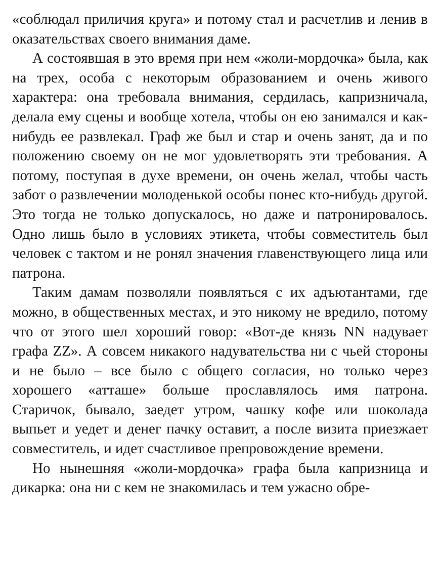«соблюдал приличия круга» и потому стал и расчетлив и ленив в оказательствах своего внимания даме.
А состоявшая в это время при нем «жоли-мордочка» была, как на трех, особа с некоторым образованием и очень живого характера: она требовала внимания, сердилась, капризничала, делала ему сцены и вообще хотела, чтобы он ею занимался и как-нибудь ее развлекал. Граф же был и стар и очень занят, да и по положению своему он не мог удовлетворять эти требования. А потому, поступая в духе времени, он очень желал, чтобы часть забот о развлечении молоденькой особы понес кто-нибудь другой. Это тогда не только допускалось, но даже и патронировалось. Одно лишь было в условиях этикета, чтобы совместитель был человек с тактом и не ронял значения главенствующего лица или патрона.
Таким дамам позволяли появляться с их адъютантами, где можно, в общественных местах, и это никому не вредило, потому что от этого шел хороший говор: «Вот-де князь NN надувает графа ZZ». А совсем никакого надувательства ни с чьей стороны и не было – все было с общего согласия, но только через хорошего «атташе» больше прославлялось имя патрона. Старичок, бывало, заедет утром, чашку кофе или шоколада выпьет и уедет и денег пачку оставит, а после визита приезжает совместитель, и идет счастливое препровождение времени.
Но нынешняя «жоли-мордочка» графа была капризница и дикарка: она ни с кем не знакомилась и тем ужасно обре-